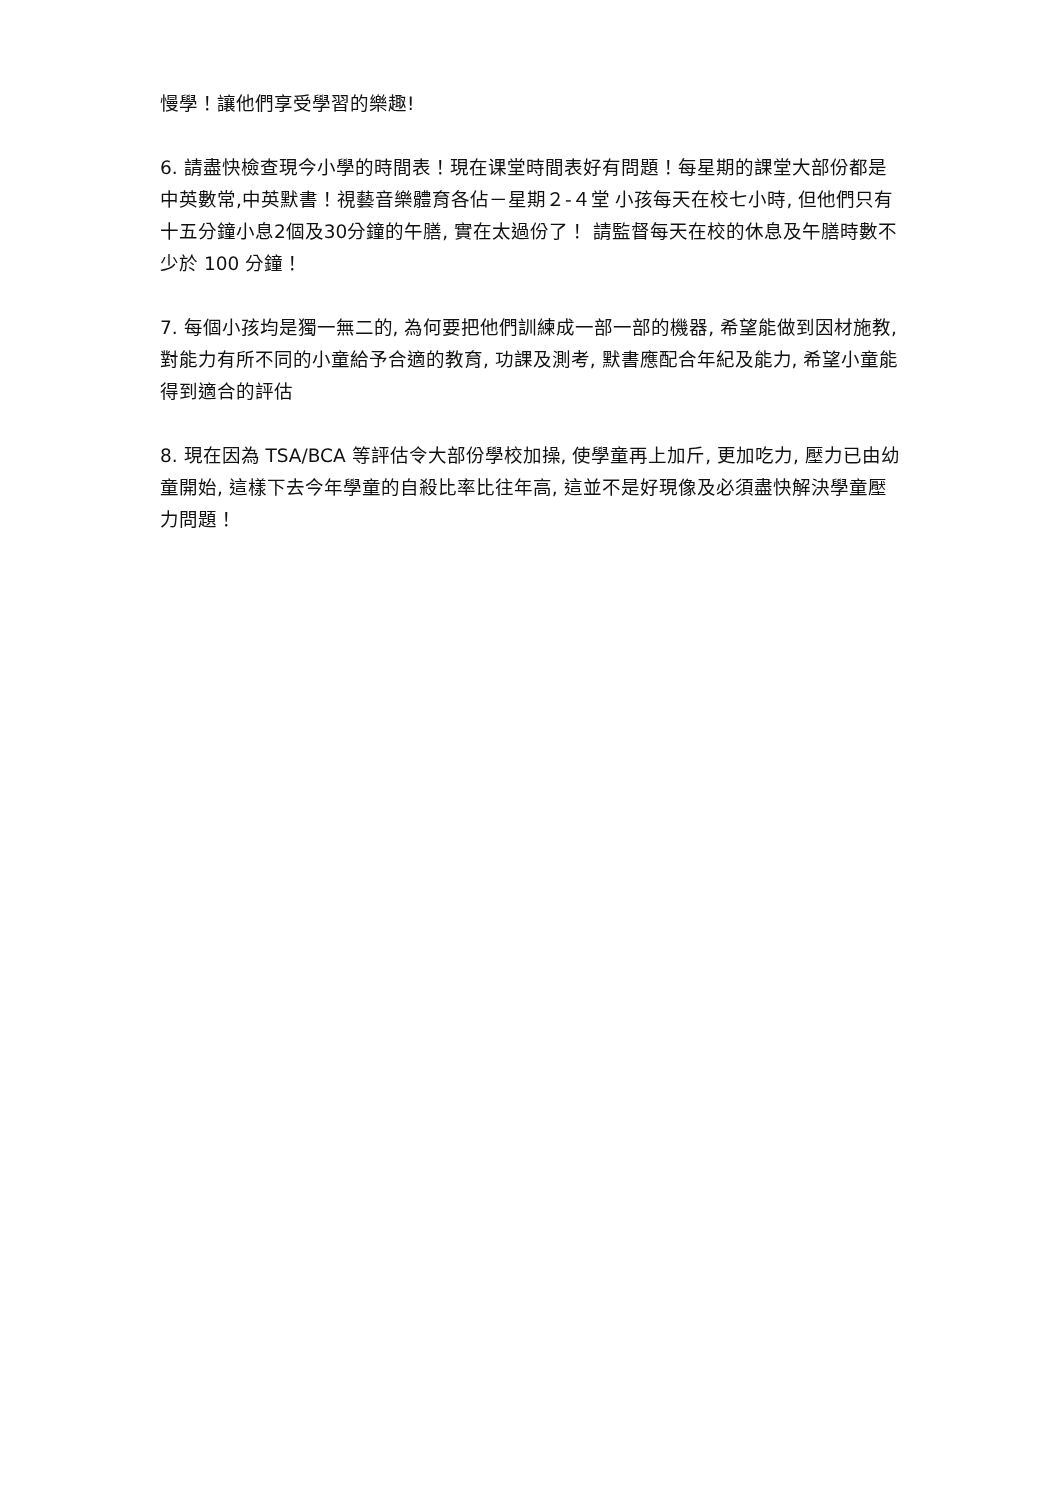慢學！讓他們享受學習的樂趣!
6. 請盡快檢查現今小學的時間表！現在课堂時間表好有問題！每星期的課堂大部份都是中英數常,中英默書！視藝音樂體育各佔－星期２-４堂 小孩每天在校七小時, 但他們只有十五分鐘小息2個及30分鐘的午膳, 實在太過份了！ 請監督每天在校的休息及午膳時數不少於 100 分鐘！
7. 每個小孩均是獨一無二的, 為何要把他們訓練成一部一部的機器, 希望能做到因材施教, 對能力有所不同的小童給予合適的教育, 功課及測考, 默書應配合年紀及能力, 希望小童能得到適合的評估
8. 現在因為 TSA/BCA 等評估令大部份學校加操, 使學童再上加斤, 更加吃力, 壓力已由幼童開始, 這樣下去今年學童的自殺比率比往年高, 這並不是好現像及必須盡快解決學童壓力問題！